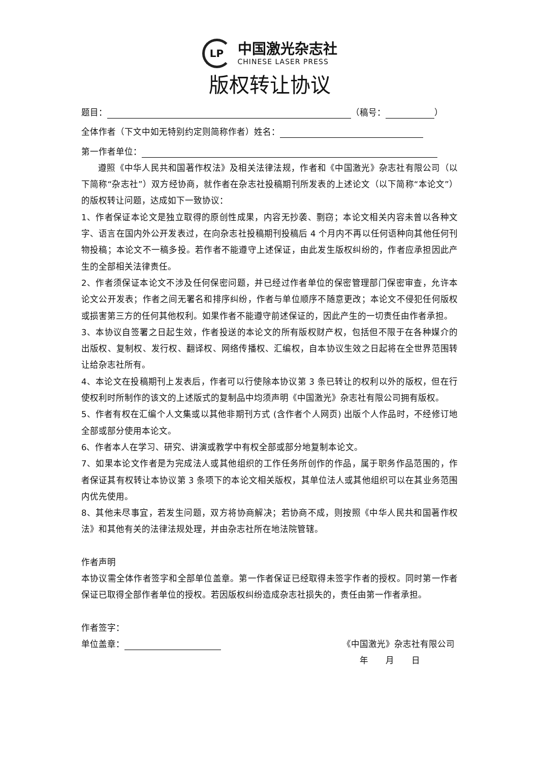LP
中国激光杂志社
CHINESE LASER PRESS
版权转让协议
题目： （稿号： ）
全体作者（下文中如无特别约定则简称作者）姓名：
第一作者单位：
遵照《中华人民共和国著作权法》及相关法律法规，作者和《中国激光》杂志社有限公司（以下简称“杂志社”）双方经协商，就作者在杂志社投稿期刊所发表的上述论文（以下简称“本论文”）的版权转让问题，达成如下一致协议：
1、作者保证本论文是独立取得的原创性成果，内容无抄袭、剽窃；本论文相关内容未曾以各种文字、语言在国内外公开发表过，在向杂志社投稿期刊投稿后 4 个月内不再以任何语种向其他任何刊物投稿；本论文不一稿多投。若作者不能遵守上述保证，由此发生版权纠纷的，作者应承担因此产生的全部相关法律责任。
2、作者须保证本论文不涉及任何保密问题，并已经过作者单位的保密管理部门保密审查，允许本论文公开发表；作者之间无署名和排序纠纷，作者与单位顺序不随意更改；本论文不侵犯任何版权或损害第三方的任何其他权利。如果作者不能遵守前述保证的，因此产生的一切责任由作者承担。
3、本协议自签署之日起生效，作者投送的本论文的所有版权财产权，包括但不限于在各种媒介的出版权、复制权、发行权、翻译权、网络传播权、汇编权，自本协议生效之日起将在全世界范围转让给杂志社所有。
4、本论文在投稿期刊上发表后，作者可以行使除本协议第 3 条已转让的权利以外的版权，但在行使权利时所制作的该文的上述版式的复制品中均须声明《中国激光》杂志社有限公司拥有版权。
5、作者有权在汇编个人文集或以其他非期刊方式 (含作者个人网页) 出版个人作品时，不经修订地全部或部分使用本论文。
6、作者本人在学习、研究、讲演或教学中有权全部或部分地复制本论文。
7、如果本论文作者是为完成法人或其他组织的工作任务所创作的作品，属于职务作品范围的，作者保证其有权转让本协议第 3 条项下的本论文相关版权，其单位法人或其他组织可以在其业务范围内优先使用。
8、其他未尽事宜，若发生问题，双方将协商解决；若协商不成，则按照《中华人民共和国著作权法》和其他有关的法律法规处理，并由杂志社所在地法院管辖。
作者声明
本协议需全体作者签字和全部单位盖章。第一作者保证已经取得未签字作者的授权。同时第一作者保证已取得全部作者单位的授权。若因版权纠纷造成杂志社损失的，责任由第一作者承担。
作者签字：
单位盖章： 《中国激光》杂志社有限公司
年　　月　　日